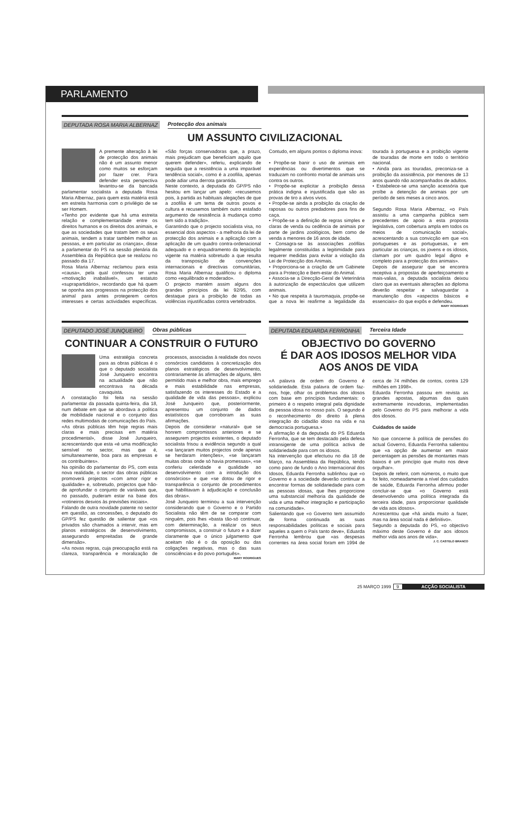PARLAMENTO
DEPUTADA ROSA MARIA ALBERNAZ Protecção dos animais
UM ASSUNTO CIVILIZACIONAL
A premente alteração à lei de protecção dos animais não é um assunto menor como muitos se esforçam por fazer crer. Para defender esta perspectiva levantou-se da bancada parlamentar socialista a deputada Rosa Maria Albernaz, para quem esta matéria está em estreita harmonia com o privilégio de se ser Homem.
«Tenho por evidente que há uma estreita relação e complementaridade entre os direitos humanos e os direitos dos animais, e que as sociedades que tratam bem os seus animais, tendem a tratar também melhor as pessoas, e em particular as crianças», disse a parlamentar do PS na sessão plenária da Assembleia da República que se realizou no passado dia 17.
Rosa Maria Albernaz reclamou para esta «causa», pela qual confessou ter uma «motivação inabalável», um estatuto «suprapartidário», recordando que há quem se oponha aos progressos na protecção dos animal para antes protegerem certos interesses e certas actividades específicas. «São forças conservadoras que, a prazo, mais prejudicam que beneficiam aquilo que querem defender», referiu, explicando de seguida que a resistência a uma imparável tendência social», como é a zoofilia, apenas pode adiar uma derrota garantida.
Neste contexto, a deputada do GP/PS não hesitou em lançar um apelo: «recusemos pois, à partida as habituais alegações de que a zoofilia é um tema de outros povos e cultura e recusemos também outro estafado argumento de resistência à mudança como tem sido a tradição».
Garantindo que o projecto socialista visa, no essencial dois aspectos - a melhoria da lei de protecção dos animais e a aplicação com a aplicação de um quadro contra-ordenacional adequado e o enquadramento da legislação vigente na matéria sobretudo a que resulta da transposição de convenções internacionais e directivas comunitárias, Rosa Maria Albernaz qualificou o diploma como «equilibrado e moderado».
O projecto mantém assim alguns dos grandes princípios da lei 92/95, com destaque para a proibição de todas as violências injustificadas contra vertebrados.
Contudo, em alguns pontos o diploma inova:
• Propõe-se banir o uso de animais em experiências ou divertimentos que se traduzam no confronto mortal de animais uns contra os outros.
• Propõe-se explicitar a proibição dessa prática indigna e injustificada que são as provas de tiro a alvos vivos.
• Propõe-se ainda a proibição da criação de raposas ou outros predadores para fins de caça.
• Propõe-se a definição de regras simples e claras de venda ou cedência de animais por parte de jardins zoológicos, bem como de venda a menores de 16 anos de idade.
• Consagra-se às associações zoófilas legalmente constituídas a legitimidade para requerer medidas para evitar a violação da Lei de Protecção dos Animais.
• Proporciona-se a criação de um Gabinete para a Protecção e Bem-estar do Animal.
• Associa-se a Direcção-Geral de Veterinária à autorização de espectáculos que utilizem animais.
• No que respeita à tauromaquia, propõe-se que a nova lei reafirme a legalidade da tourada à portuguesa e a proibição vigente de touradas de morte em todo o território nacional.
• Ainda para as touradas, preconiza-se a proibição da assistência, por menores de 13 anos quando não acompanhados de adultos.
• Estabelece-se uma sanção acessória que proíbe a detenção de animais por um período de seis meses a cinco anos.
Segundo Rosa Maria Albernaz, «o País assistiu a uma campanha pública sem precedentes de apoio a esta proposta legislativa, com cobertura ampla em todos os meios de comunicação social», acrescentando a sua convicção em que «os portugueses e as portuguesas, e em particular as crianças, os jovens e os idosos, clamam por um quadro legal digno e completo para a protecção dos animais».
Depois de assegurar que se encontra receptiva a propostas de aperfeiçoamento e mais-valias, a deputada socialista deixou claro que as eventuais alterações ao diploma deverão respeitar e salvaguardar a manutenção dos «aspectos básicos e essenciais» do que expôs e defendeu.
MARY RODRIGUES
DEPUTADO JOSÉ JUNQUEIRO Obras públicas
CONTINUAR A CONSTRUIR O FUTURO
Uma estratégia concreta para as obras públicas é o que o deputado socialista José Junqueiro encontra na actualidade que não encontrava na década cavaquista.
A constatação foi feita na sessão parlamentar da passada quinta-feira, dia 18, num debate em que se abordava a política de mobilidade nacional e o conjunto das redes multimodais de comunicações do País.
«As obras públicas têm hoje regras mais claras e mais precisas em matéria procedimental», disse José Junqueiro, acrescentando que esta «é uma modificação sensível no sector, mas que é, simultaneamente, boa para as empresas e os contribuintes».
Na opinião do parlamentar do PS, com esta nova realidade, o sector das obras públicas promoverá projectos «com amor rigor e qualidade» e, sobretudo, projectos que hão-de aprofundar o conjunto de variáveis que, no passado, puderam estar na base dos «rotineiros desvios às previsões iniciais».
Falando de outra novidade patente no sector em questão, as concessões, o deputado do GP/PS fez questão de salientar que «os privados são chamados a intervir, mas em planos estratégicos de desenvolvimento, assegurando empreitadas de grande dimensão».
«As novas regras, cuja preocupação está na clareza, transparência e moralização de processos, associadas à realidade dos novos consórcios candidatos à concretização dos planos estratégicos de desenvolvimento, contrariamente às afirmações de alguns, têm permitido mais e melhor obra, mais emprego e mais estabilidade nas empresas, satisfazendo os interesses do Estado e a qualidade de vida das pessoas», explicou José Junqueiro que, posteriormente, apresentou um conjunto de dados estatísticos que corroboram as suas afirmações.
Depois de considerar «natural» que se honrem compromissos anteriores e se assegurem projectos existentes, o deputado socialista frisou a evidência segundo a qual «se lançaram muitos projectos onde apenas se herdaram intenções», «se lançaram muitas obras onde só havia promessas», «se conferiu celeridade e qualidade ao desenvolvimento com a introdução dos consórcios» e que «se dotou de rigor e transparência o conjunto de procedimentos que habilitavam à adjudicação e conclusão das obras».
José Junqueiro terminou a sua intervenção considerando que o Governo e o Partido Socialista não têm de se comparar com ninguém, pois lhes «basta tão-só continuar, com determinação, a realizar os seus compromissos, a construir o futuro e a dizer claramente que o único julgamento que aceitam não é o da oposição ou das coligações negativas, mas o das suas consciências e do povo português».
MARY RODRIGUES
DEPUTADA EDUARDA FERRONHA Terceira Idade
OBJECTIVO DO GOVERNO
É DAR AOS IDOSOS MELHOR VIDA
AOS ANOS DE VIDA
«A palavra de ordem do Governo é solidariedade. Esta palavra de ordem faz-nos, hoje, olhar os problemas dos idosos com base em princípios fundamentais: o primeiro é o respeito integral pela dignidade da pessoa idosa no nosso país. O segundo é o reconhecimento do direito à plena integração do cidadão idoso na vida e na democracia portuguesa.»
A afirmação é da deputada do PS Eduarda Ferronha, que se tem destacado pela defesa intransigente de uma política activa de solidariedade para com os idosos.
Na intervenção que efectuou no dia 18 de Março, na Assembleia da República, tendo como pano de fundo o Ano Internacional dos Idosos, Eduarda Ferronha sublinhou que «o Governo e a sociedade deverão continuar a encontrar formas de solidariedade para com as pessoas idosas, que lhes proporcione uma substancial melhoria da qualidade de vida e uma melhor integração e participação na comunidade».
Salientando que «o Governo tem assumido de forma continuada as suas responsabilidades políticas e sociais para aqueles a quem o País tanto deve», Eduarda Ferronha lembrou que «as despesas correntes na área social foram em 1994 de cerca de 74 milhões de contos, contra 129 milhões em 1998».
Eduarda Ferronha passou em revista as grandes apostas, algumas das quais extremamente inovadoras, implementadas pelo Governo do PS para melhorar a vida dos idosos.
Cuidados de saúde
No que concerne à política de pensões do actual Governo, Eduarda Ferronha salientou que «a opção de aumentar em maior percentagem as pensões de montantes mais baixos é um princípio que muito nos deve orgulhar».
Depois de referir, com números, o muito que foi feito, nomeadamente a nível dos cuidados de saúde, Eduarda Ferronha afirmou poder concluir-se que «o Governo está desenvolvendo uma política integrada da terceira idade, para proporcionar qualidade de vida aos idosos».
Acrescentou que «há ainda muito a fazer, mas na área social nada é definitivo».
Segundo a deputada do PS, «o objectivo máximo deste Governo é dar aos idosos melhor vida aos anos de vida».
J. C. CASTELO BRANCO
25 MARÇO 1999 9 ACÇÃO SOCIALISTA